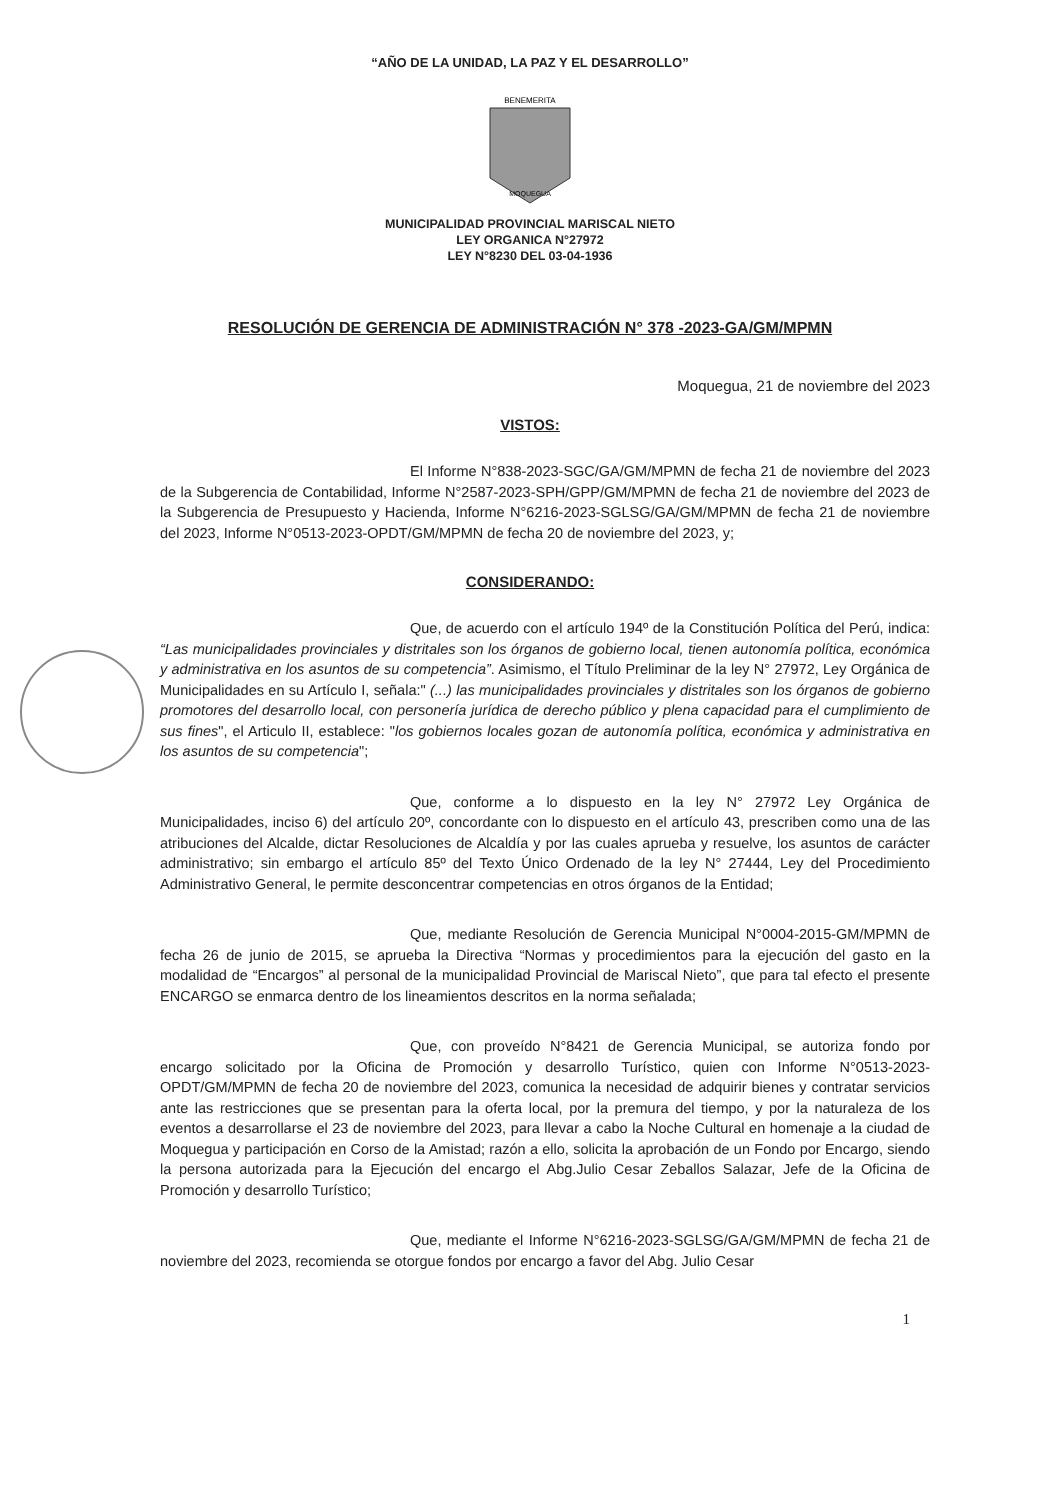“AÑO DE LA UNIDAD, LA PAZ Y EL DESARROLLO”
BENEMERITA
MOQUEGUA
MUNICIPALIDAD PROVINCIAL MARISCAL NIETO
LEY ORGANICA N°27972
LEY N°8230 DEL 03-04-1936
RESOLUCIÓN DE GERENCIA DE ADMINISTRACIÓN N° 378 -2023-GA/GM/MPMN
Moquegua, 21 de noviembre del 2023
VISTOS:
El Informe N°838-2023-SGC/GA/GM/MPMN de fecha 21 de noviembre del 2023 de la Subgerencia de Contabilidad, Informe N°2587-2023-SPH/GPP/GM/MPMN de fecha 21 de noviembre del 2023 de la Subgerencia de Presupuesto y Hacienda, Informe N°6216-2023-SGLSG/GA/GM/MPMN de fecha 21 de noviembre del 2023, Informe N°0513-2023-OPDT/GM/MPMN de fecha 20 de noviembre del 2023, y;
CONSIDERANDO:
Que, de acuerdo con el artículo 194º de la Constitución Política del Perú, indica: “Las municipalidades provinciales y distritales son los órganos de gobierno local, tienen autonomía política, económica y administrativa en los asuntos de su competencia”. Asimismo, el Título Preliminar de la ley N° 27972, Ley Orgánica de Municipalidades en su Artículo I, señala:" (...) las municipalidades provinciales y distritales son los órganos de gobierno promotores del desarrollo local, con personería jurídica de derecho público y plena capacidad para el cumplimiento de sus fines", el Articulo II, establece: "los gobiernos locales gozan de autonomía política, económica y administrativa en los asuntos de su competencia";
Que, conforme a lo dispuesto en la ley N° 27972 Ley Orgánica de Municipalidades, inciso 6) del artículo 20º, concordante con lo dispuesto en el artículo 43, prescriben como una de las atribuciones del Alcalde, dictar Resoluciones de Alcaldía y por las cuales aprueba y resuelve, los asuntos de carácter administrativo; sin embargo el artículo 85º del Texto Único Ordenado de la ley N° 27444, Ley del Procedimiento Administrativo General, le permite desconcentrar competencias en otros órganos de la Entidad;
Que, mediante Resolución de Gerencia Municipal N°0004-2015-GM/MPMN de fecha 26 de junio de 2015, se aprueba la Directiva “Normas y procedimientos para la ejecución del gasto en la modalidad de “Encargos” al personal de la municipalidad Provincial de Mariscal Nieto”, que para tal efecto el presente ENCARGO se enmarca dentro de los lineamientos descritos en la norma señalada;
Que, con proveído N°8421 de Gerencia Municipal, se autoriza fondo por encargo solicitado por la Oficina de Promoción y desarrollo Turístico, quien con Informe N°0513-2023-OPDT/GM/MPMN de fecha 20 de noviembre del 2023, comunica la necesidad de adquirir bienes y contratar servicios ante las restricciones que se presentan para la oferta local, por la premura del tiempo, y por la naturaleza de los eventos a desarrollarse el 23 de noviembre del 2023, para llevar a cabo la Noche Cultural en homenaje a la ciudad de Moquegua y participación en Corso de la Amistad; razón a ello, solicita la aprobación de un Fondo por Encargo, siendo la persona autorizada para la Ejecución del encargo el Abg.Julio Cesar Zeballos Salazar, Jefe de la Oficina de Promoción y desarrollo Turístico;
Que, mediante el Informe N°6216-2023-SGLSG/GA/GM/MPMN de fecha 21 de noviembre del 2023, recomienda se otorgue fondos por encargo a favor del Abg. Julio Cesar
1